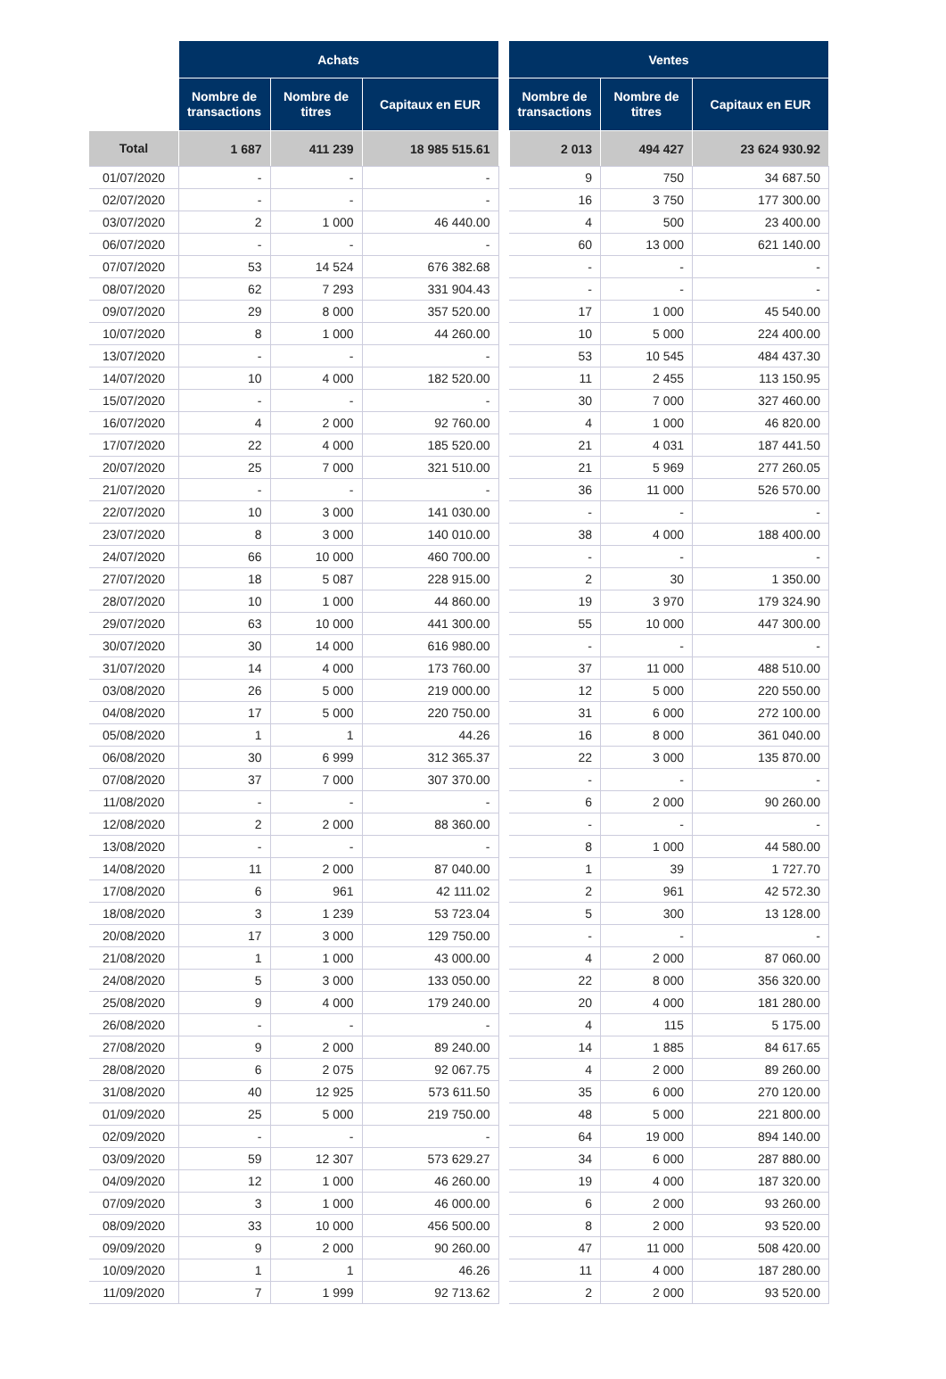| | Achats | | | | Ventes | | |
| | Nombre de transactions | Nombre de titres | Capitaux en EUR | | Nombre de transactions | Nombre de titres | Capitaux en EUR |
| Total | 1 687 | 411 239 | 18 985 515.61 | | 2 013 | 494 427 | 23 624 930.92 |
| 01/07/2020 | - | - | - | | 9 | 750 | 34 687.50 |
| 02/07/2020 | - | - | - | | 16 | 3 750 | 177 300.00 |
| 03/07/2020 | 2 | 1 000 | 46 440.00 | | 4 | 500 | 23 400.00 |
| 06/07/2020 | - | - | - | | 60 | 13 000 | 621 140.00 |
| 07/07/2020 | 53 | 14 524 | 676 382.68 | | - | - | - |
| 08/07/2020 | 62 | 7 293 | 331 904.43 | | - | - | - |
| 09/07/2020 | 29 | 8 000 | 357 520.00 | | 17 | 1 000 | 45 540.00 |
| 10/07/2020 | 8 | 1 000 | 44 260.00 | | 10 | 5 000 | 224 400.00 |
| 13/07/2020 | - | - | - | | 53 | 10 545 | 484 437.30 |
| 14/07/2020 | 10 | 4 000 | 182 520.00 | | 11 | 2 455 | 113 150.95 |
| 15/07/2020 | - | - | - | | 30 | 7 000 | 327 460.00 |
| 16/07/2020 | 4 | 2 000 | 92 760.00 | | 4 | 1 000 | 46 820.00 |
| 17/07/2020 | 22 | 4 000 | 185 520.00 | | 21 | 4 031 | 187 441.50 |
| 20/07/2020 | 25 | 7 000 | 321 510.00 | | 21 | 5 969 | 277 260.05 |
| 21/07/2020 | - | - | - | | 36 | 11 000 | 526 570.00 |
| 22/07/2020 | 10 | 3 000 | 141 030.00 | | - | - | - |
| 23/07/2020 | 8 | 3 000 | 140 010.00 | | 38 | 4 000 | 188 400.00 |
| 24/07/2020 | 66 | 10 000 | 460 700.00 | | - | - | - |
| 27/07/2020 | 18 | 5 087 | 228 915.00 | | 2 | 30 | 1 350.00 |
| 28/07/2020 | 10 | 1 000 | 44 860.00 | | 19 | 3 970 | 179 324.90 |
| 29/07/2020 | 63 | 10 000 | 441 300.00 | | 55 | 10 000 | 447 300.00 |
| 30/07/2020 | 30 | 14 000 | 616 980.00 | | - | - | - |
| 31/07/2020 | 14 | 4 000 | 173 760.00 | | 37 | 11 000 | 488 510.00 |
| 03/08/2020 | 26 | 5 000 | 219 000.00 | | 12 | 5 000 | 220 550.00 |
| 04/08/2020 | 17 | 5 000 | 220 750.00 | | 31 | 6 000 | 272 100.00 |
| 05/08/2020 | 1 | 1 | 44.26 | | 16 | 8 000 | 361 040.00 |
| 06/08/2020 | 30 | 6 999 | 312 365.37 | | 22 | 3 000 | 135 870.00 |
| 07/08/2020 | 37 | 7 000 | 307 370.00 | | - | - | - |
| 11/08/2020 | - | - | - | | 6 | 2 000 | 90 260.00 |
| 12/08/2020 | 2 | 2 000 | 88 360.00 | | - | - | - |
| 13/08/2020 | - | - | - | | 8 | 1 000 | 44 580.00 |
| 14/08/2020 | 11 | 2 000 | 87 040.00 | | 1 | 39 | 1 727.70 |
| 17/08/2020 | 6 | 961 | 42 111.02 | | 2 | 961 | 42 572.30 |
| 18/08/2020 | 3 | 1 239 | 53 723.04 | | 5 | 300 | 13 128.00 |
| 20/08/2020 | 17 | 3 000 | 129 750.00 | | - | - | - |
| 21/08/2020 | 1 | 1 000 | 43 000.00 | | 4 | 2 000 | 87 060.00 |
| 24/08/2020 | 5 | 3 000 | 133 050.00 | | 22 | 8 000 | 356 320.00 |
| 25/08/2020 | 9 | 4 000 | 179 240.00 | | 20 | 4 000 | 181 280.00 |
| 26/08/2020 | - | - | - | | 4 | 115 | 5 175.00 |
| 27/08/2020 | 9 | 2 000 | 89 240.00 | | 14 | 1 885 | 84 617.65 |
| 28/08/2020 | 6 | 2 075 | 92 067.75 | | 4 | 2 000 | 89 260.00 |
| 31/08/2020 | 40 | 12 925 | 573 611.50 | | 35 | 6 000 | 270 120.00 |
| 01/09/2020 | 25 | 5 000 | 219 750.00 | | 48 | 5 000 | 221 800.00 |
| 02/09/2020 | - | - | - | | 64 | 19 000 | 894 140.00 |
| 03/09/2020 | 59 | 12 307 | 573 629.27 | | 34 | 6 000 | 287 880.00 |
| 04/09/2020 | 12 | 1 000 | 46 260.00 | | 19 | 4 000 | 187 320.00 |
| 07/09/2020 | 3 | 1 000 | 46 000.00 | | 6 | 2 000 | 93 260.00 |
| 08/09/2020 | 33 | 10 000 | 456 500.00 | | 8 | 2 000 | 93 520.00 |
| 09/09/2020 | 9 | 2 000 | 90 260.00 | | 47 | 11 000 | 508 420.00 |
| 10/09/2020 | 1 | 1 | 46.26 | | 11 | 4 000 | 187 280.00 |
| 11/09/2020 | 7 | 1 999 | 92 713.62 | | 2 | 2 000 | 93 520.00 |